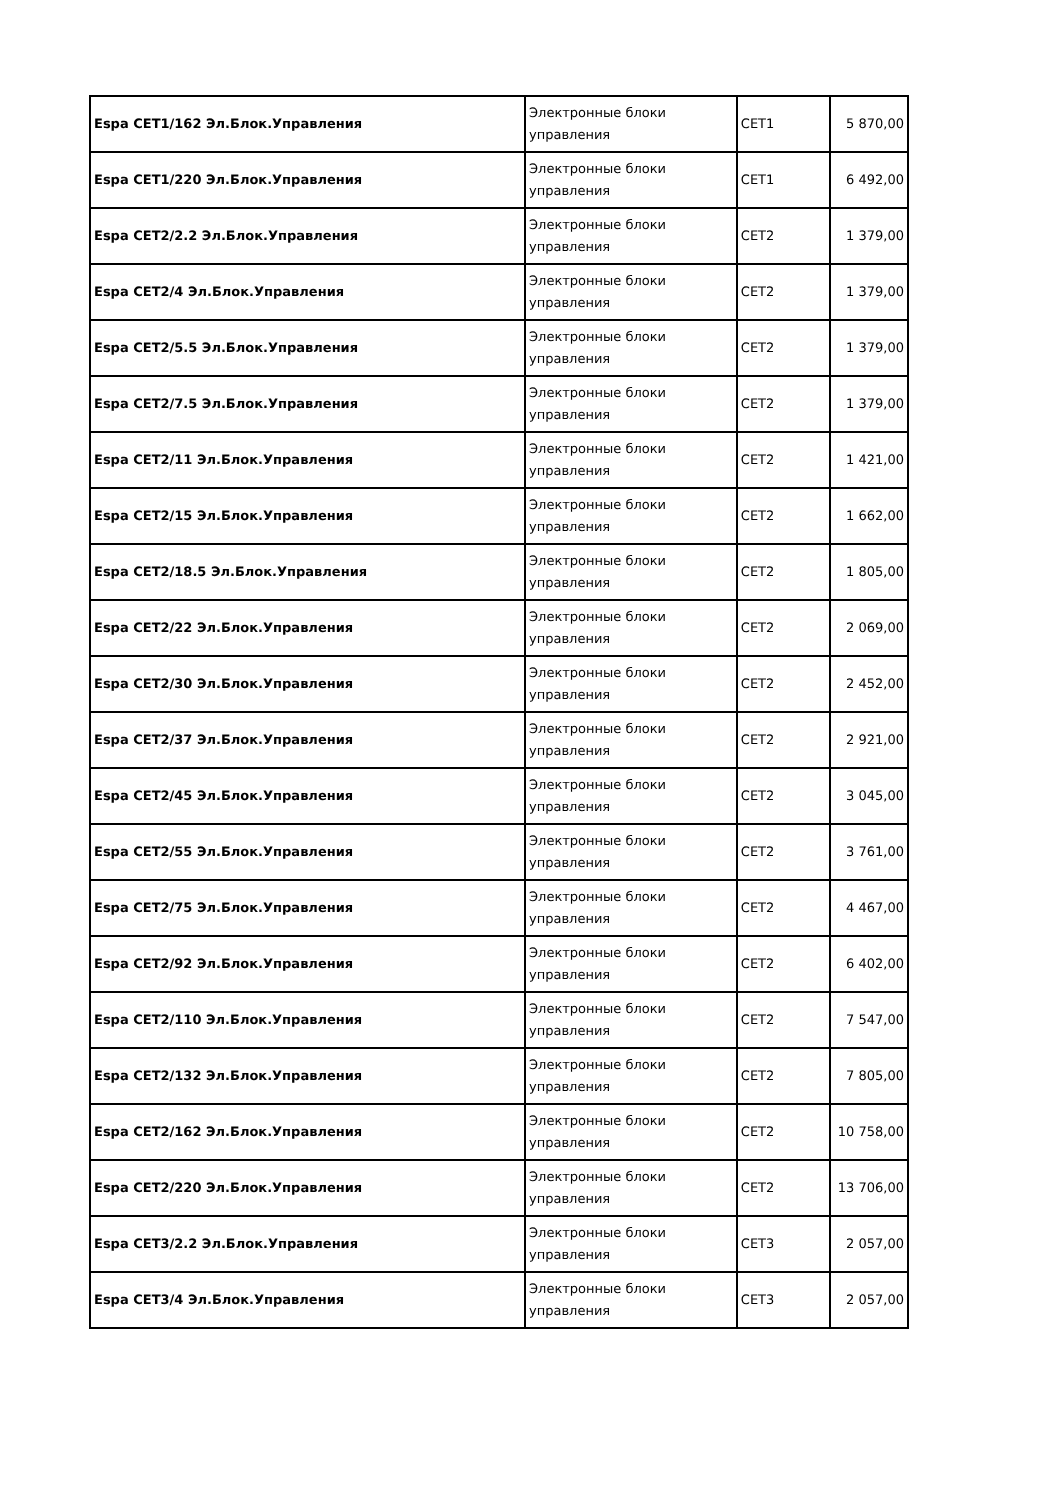| Espa CET1/162 Эл.Блок.Управления | Электронные блоки управления | CET1 | 5 870,00 |
| Espa CET1/220 Эл.Блок.Управления | Электронные блоки управления | CET1 | 6 492,00 |
| Espa CET2/2.2 Эл.Блок.Управления | Электронные блоки управления | CET2 | 1 379,00 |
| Espa CET2/4 Эл.Блок.Управления | Электронные блоки управления | CET2 | 1 379,00 |
| Espa CET2/5.5 Эл.Блок.Управления | Электронные блоки управления | CET2 | 1 379,00 |
| Espa CET2/7.5 Эл.Блок.Управления | Электронные блоки управления | CET2 | 1 379,00 |
| Espa CET2/11 Эл.Блок.Управления | Электронные блоки управления | CET2 | 1 421,00 |
| Espa CET2/15 Эл.Блок.Управления | Электронные блоки управления | CET2 | 1 662,00 |
| Espa CET2/18.5 Эл.Блок.Управления | Электронные блоки управления | CET2 | 1 805,00 |
| Espa CET2/22 Эл.Блок.Управления | Электронные блоки управления | CET2 | 2 069,00 |
| Espa CET2/30 Эл.Блок.Управления | Электронные блоки управления | CET2 | 2 452,00 |
| Espa CET2/37 Эл.Блок.Управления | Электронные блоки управления | CET2 | 2 921,00 |
| Espa CET2/45 Эл.Блок.Управления | Электронные блоки управления | CET2 | 3 045,00 |
| Espa CET2/55 Эл.Блок.Управления | Электронные блоки управления | CET2 | 3 761,00 |
| Espa CET2/75 Эл.Блок.Управления | Электронные блоки управления | CET2 | 4 467,00 |
| Espa CET2/92 Эл.Блок.Управления | Электронные блоки управления | CET2 | 6 402,00 |
| Espa CET2/110 Эл.Блок.Управления | Электронные блоки управления | CET2 | 7 547,00 |
| Espa CET2/132 Эл.Блок.Управления | Электронные блоки управления | CET2 | 7 805,00 |
| Espa CET2/162 Эл.Блок.Управления | Электронные блоки управления | CET2 | 10 758,00 |
| Espa CET2/220 Эл.Блок.Управления | Электронные блоки управления | CET2 | 13 706,00 |
| Espa CET3/2.2 Эл.Блок.Управления | Электронные блоки управления | CET3 | 2 057,00 |
| Espa CET3/4 Эл.Блок.Управления | Электронные блоки управления | CET3 | 2 057,00 |